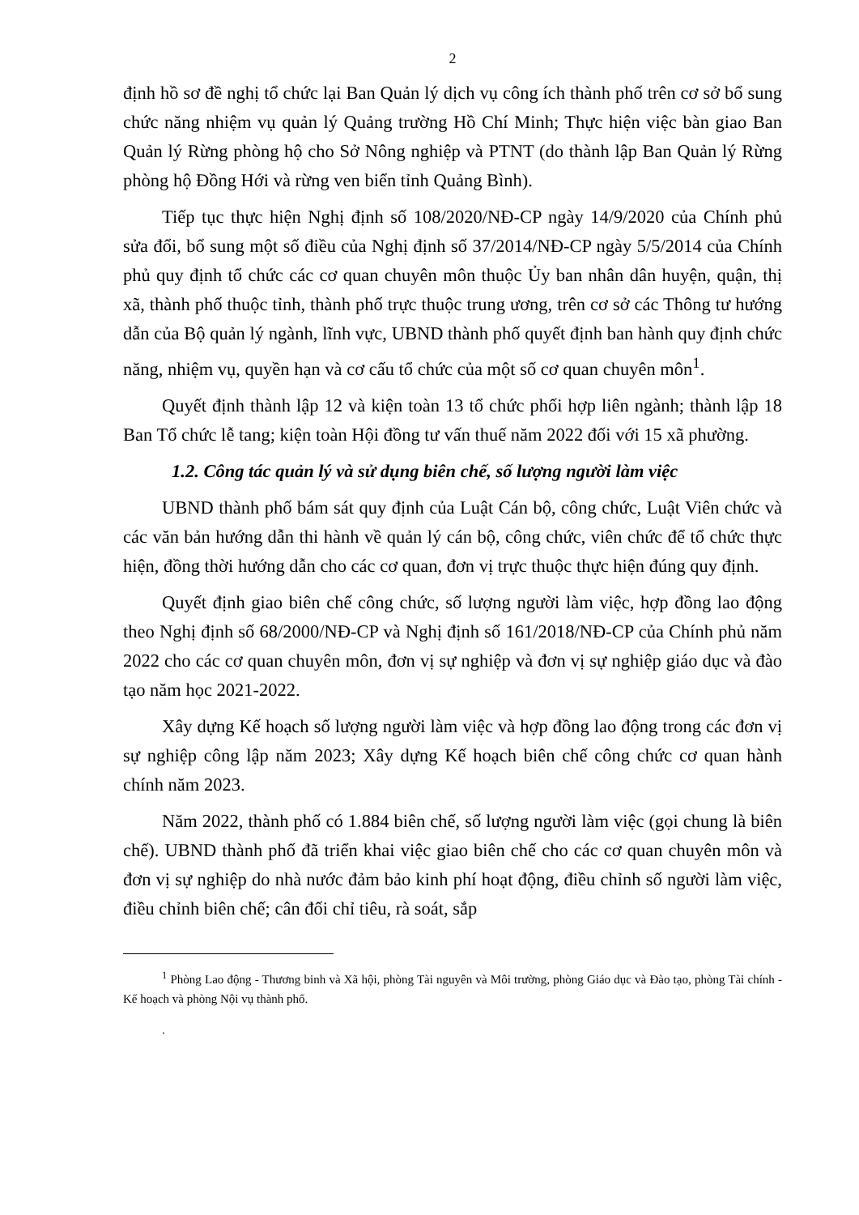2
định hồ sơ đề nghị tổ chức lại Ban Quản lý dịch vụ công ích thành phố trên cơ sở bổ sung chức năng nhiệm vụ quản lý Quảng trường Hồ Chí Minh; Thực hiện việc bàn giao Ban Quản lý Rừng phòng hộ cho Sở Nông nghiệp và PTNT (do thành lập Ban Quản lý Rừng phòng hộ Đồng Hới và rừng ven biển tỉnh Quảng Bình).
Tiếp tục thực hiện Nghị định số 108/2020/NĐ-CP ngày 14/9/2020 của Chính phủ sửa đổi, bổ sung một số điều của Nghị định số 37/2014/NĐ-CP ngày 5/5/2014 của Chính phủ quy định tổ chức các cơ quan chuyên môn thuộc Ủy ban nhân dân huyện, quận, thị xã, thành phố thuộc tỉnh, thành phố trực thuộc trung ương, trên cơ sở các Thông tư hướng dẫn của Bộ quản lý ngành, lĩnh vực, UBND thành phố quyết định ban hành quy định chức năng, nhiệm vụ, quyền hạn và cơ cấu tổ chức của một số cơ quan chuyên môn<sup>1</sup>.
Quyết định thành lập 12 và kiện toàn 13 tổ chức phối hợp liên ngành; thành lập 18 Ban Tổ chức lễ tang; kiện toàn Hội đồng tư vấn thuế năm 2022 đối với 15 xã phường.
1.2. Công tác quản lý và sử dụng biên chế, số lượng người làm việc
UBND thành phố bám sát quy định của Luật Cán bộ, công chức, Luật Viên chức và các văn bản hướng dẫn thi hành về quản lý cán bộ, công chức, viên chức để tổ chức thực hiện, đồng thời hướng dẫn cho các cơ quan, đơn vị trực thuộc thực hiện đúng quy định.
Quyết định giao biên chế công chức, số lượng người làm việc, hợp đồng lao động theo Nghị định số 68/2000/NĐ-CP và Nghị định số 161/2018/NĐ-CP của Chính phủ năm 2022 cho các cơ quan chuyên môn, đơn vị sự nghiệp và đơn vị sự nghiệp giáo dục và đào tạo năm học 2021-2022.
Xây dựng Kế hoạch số lượng người làm việc và hợp đồng lao động trong các đơn vị sự nghiệp công lập năm 2023; Xây dựng Kế hoạch biên chế công chức cơ quan hành chính năm 2023.
Năm 2022, thành phố có 1.884 biên chế, số lượng người làm việc (gọi chung là biên chế). UBND thành phố đã triển khai việc giao biên chế cho các cơ quan chuyên môn và đơn vị sự nghiệp do nhà nước đảm bảo kinh phí hoạt động, điều chỉnh số người làm việc, điều chỉnh biên chế; cân đối chỉ tiêu, rà soát, sắp
<sup>1</sup> Phòng Lao động - Thương binh và Xã hội, phòng Tài nguyên và Môi trường, phòng Giáo dục và Đào tạo, phòng Tài chính - Kế hoạch và phòng Nội vụ thành phố.
.